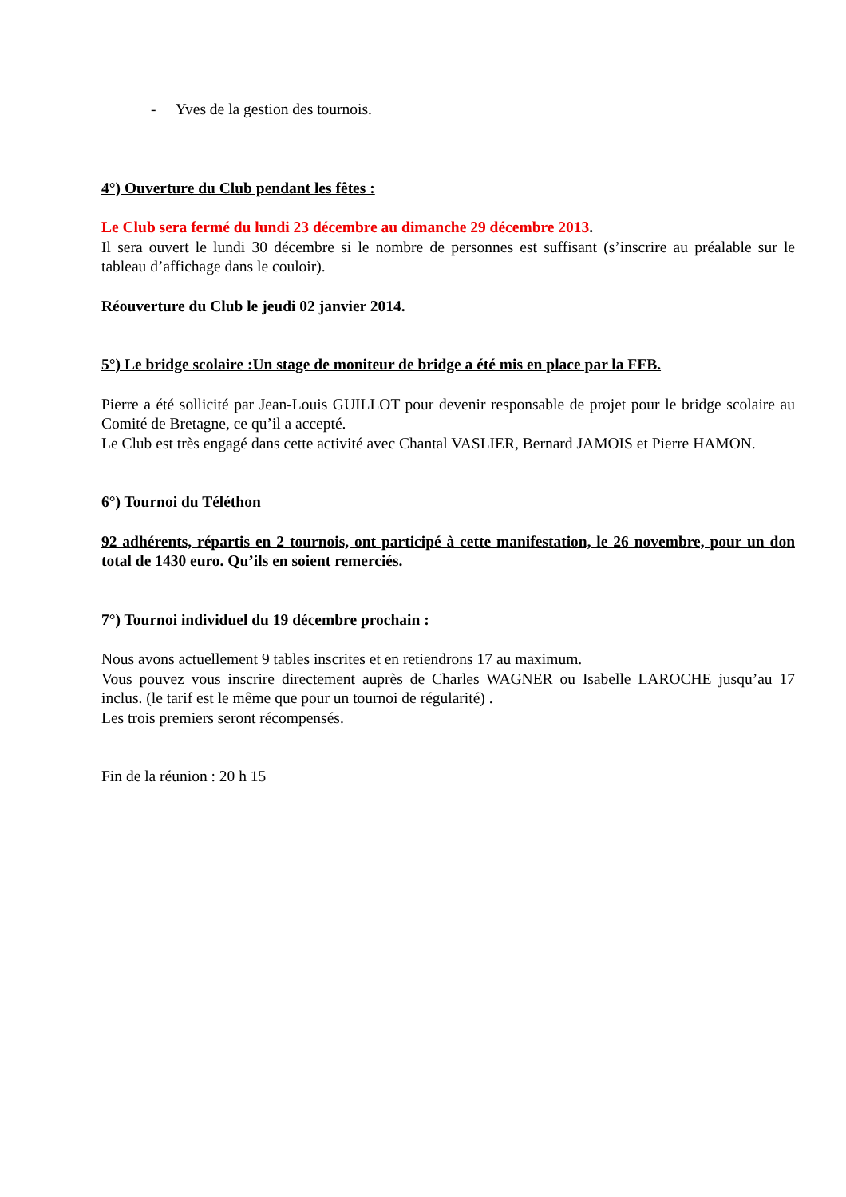- Yves de la gestion des tournois.
4°) Ouverture du Club pendant les fêtes :
Le Club sera fermé du lundi 23 décembre au dimanche 29 décembre 2013.
Il sera ouvert le lundi 30 décembre si le nombre de personnes est suffisant (s’inscrire au préalable sur le tableau d’affichage dans le couloir).
Réouverture du Club le jeudi 02 janvier 2014.
5°) Le bridge scolaire :Un stage de moniteur de bridge a été mis en place par la FFB.
Pierre a été sollicité par Jean-Louis GUILLOT pour devenir responsable de projet pour le bridge scolaire au Comité de Bretagne, ce qu’il a accepté.
Le Club est très engagé dans cette activité avec Chantal VASLIER, Bernard JAMOIS et Pierre HAMON.
6°) Tournoi du Téléthon
92 adhérents, répartis en 2 tournois, ont participé à cette manifestation, le 26 novembre, pour un don total de 1430 euro. Qu’ils en soient remerciés.
7°) Tournoi individuel du 19 décembre prochain :
Nous avons actuellement 9 tables inscrites et en retiendrons 17 au maximum.
Vous pouvez vous inscrire directement auprès de Charles WAGNER ou Isabelle LAROCHE jusqu’au 17 inclus. (le tarif est le même que pour un tournoi de régularité) .
Les trois premiers seront récompensés.
Fin de la réunion : 20 h 15